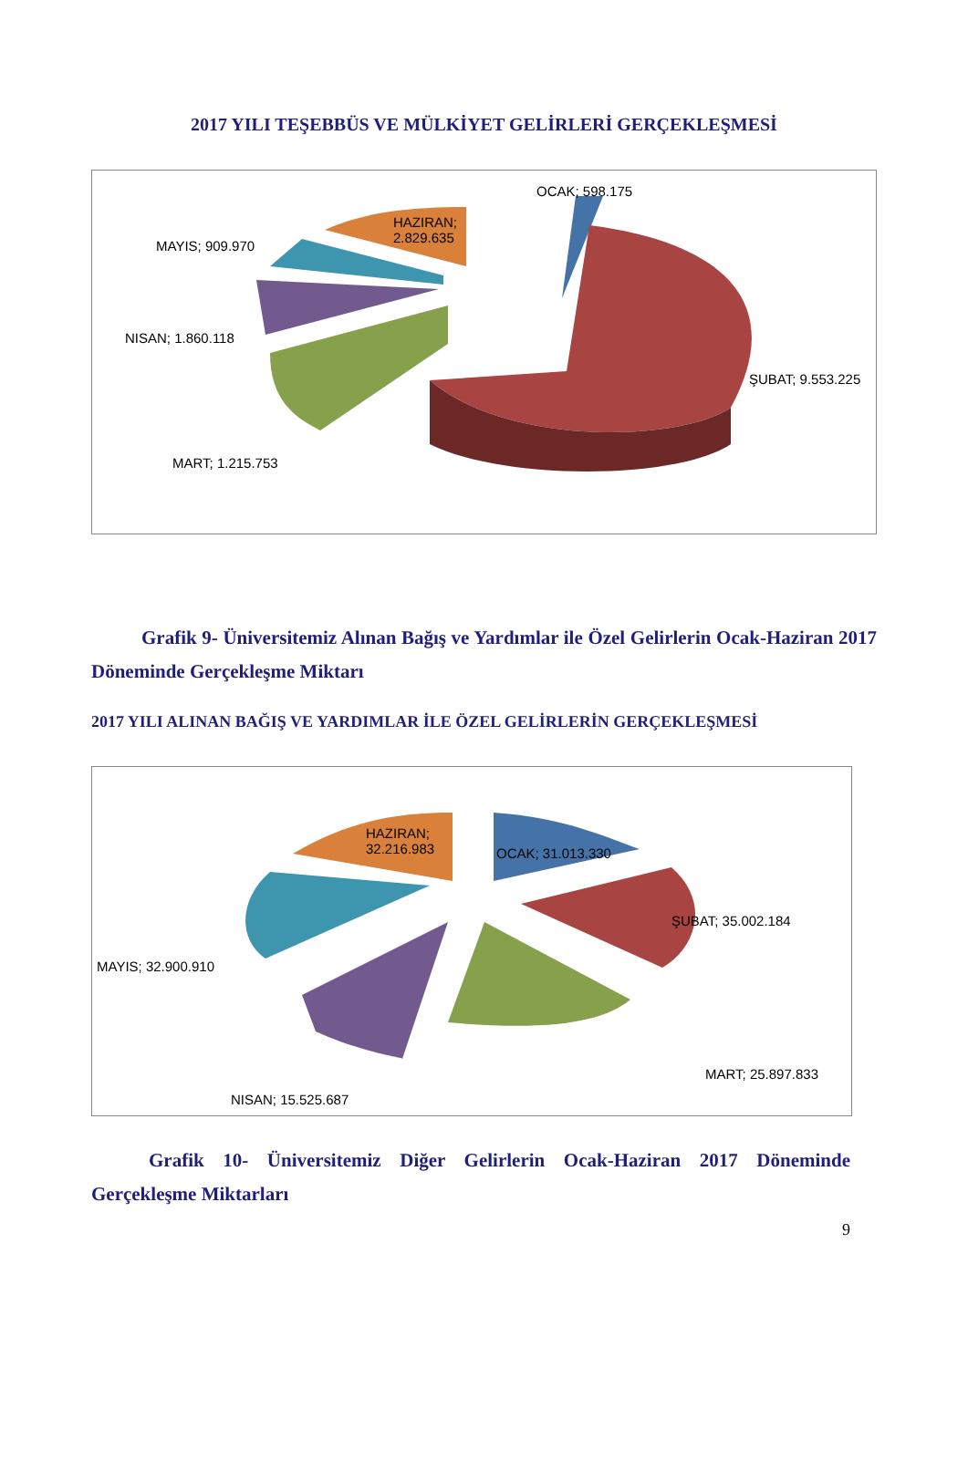2017 YILI TEŞEBBÜS VE MÜLKİYET GELİRLERİ GERÇEKLEŞMESİ
OCAK; 598.175
HAZIRAN;
2.829.635
MAYIS; 909.970
NISAN; 1.860.118
ŞUBAT; 9.553.225
MART; 1.215.753
Grafik 9- Üniversitemiz Alınan Bağış ve Yardımlar ile Özel Gelirlerin Ocak-Haziran 2017 Döneminde Gerçekleşme Miktarı
2017 YILI ALINAN BAĞIŞ VE YARDIMLAR İLE ÖZEL GELİRLERİN GERÇEKLEŞMESİ
HAZIRAN;
32.216.983
OCAK; 31.013.330
ŞUBAT; 35.002.184
MAYIS; 32.900.910
MART; 25.897.833
NISAN; 15.525.687
Grafik 10- Üniversitemiz Diğer Gelirlerin Ocak-Haziran 2017 Döneminde Gerçekleşme Miktarları
9